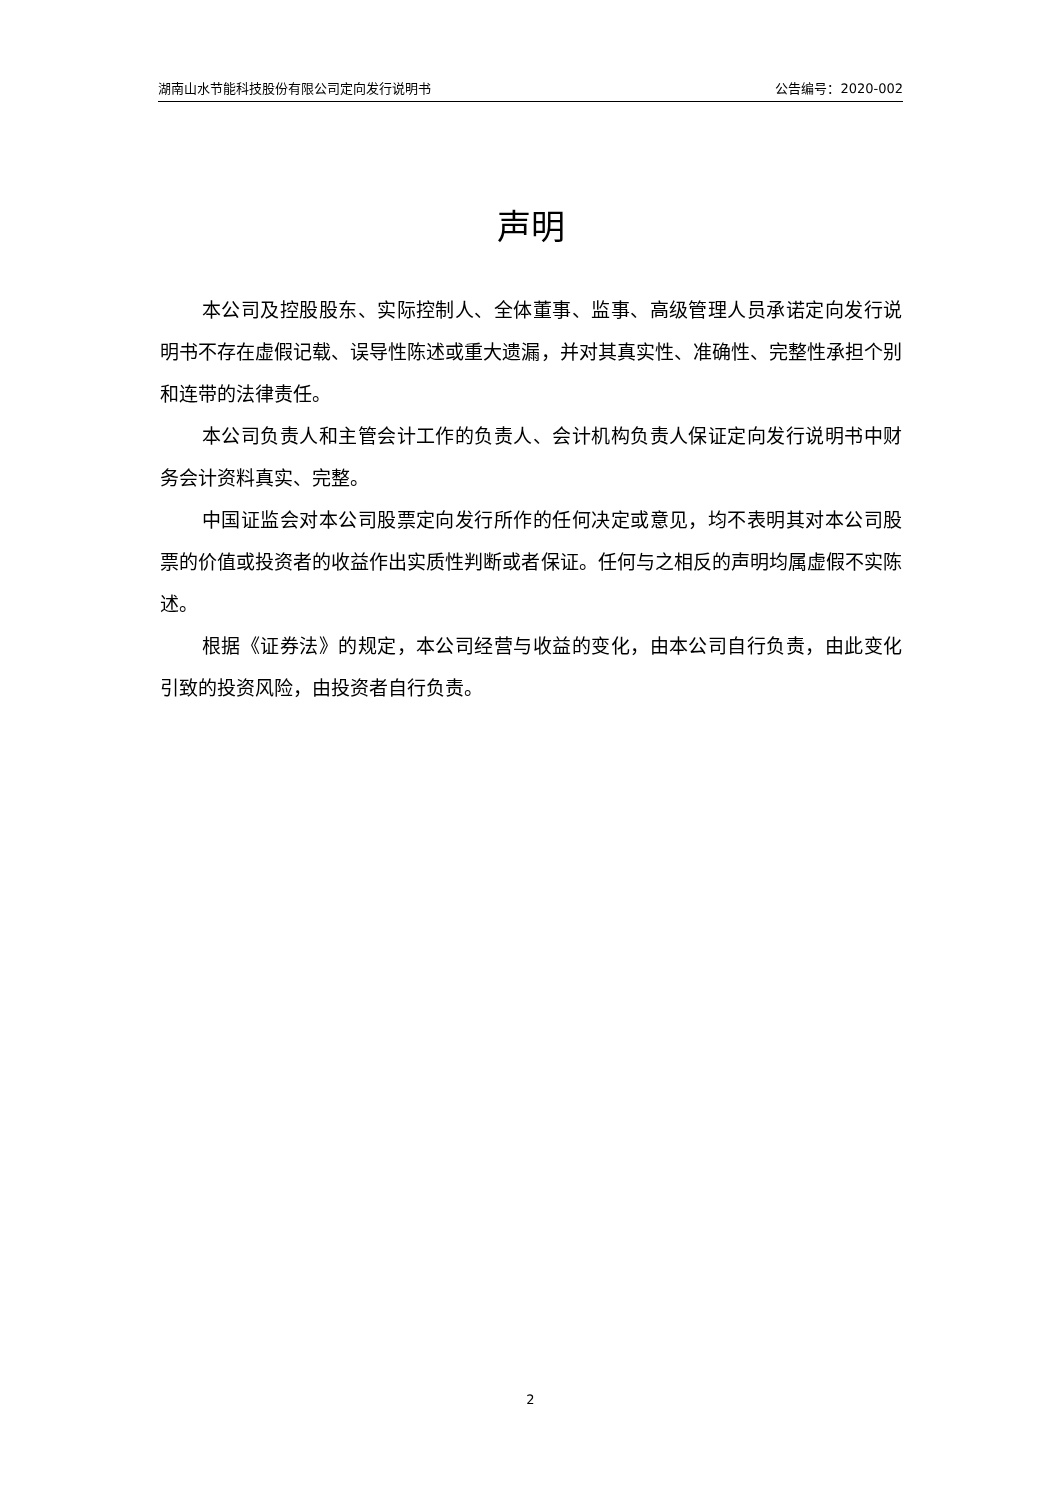湖南山水节能科技股份有限公司定向发行说明书 公告编号：2020-002
声明
本公司及控股股东、实际控制人、全体董事、监事、高级管理人员承诺定向发行说明书不存在虚假记载、误导性陈述或重大遗漏，并对其真实性、准确性、完整性承担个别和连带的法律责任。
本公司负责人和主管会计工作的负责人、会计机构负责人保证定向发行说明书中财务会计资料真实、完整。
中国证监会对本公司股票定向发行所作的任何决定或意见，均不表明其对本公司股票的价值或投资者的收益作出实质性判断或者保证。任何与之相反的声明均属虚假不实陈述。
根据《证券法》的规定，本公司经营与收益的变化，由本公司自行负责，由此变化引致的投资风险，由投资者自行负责。
2